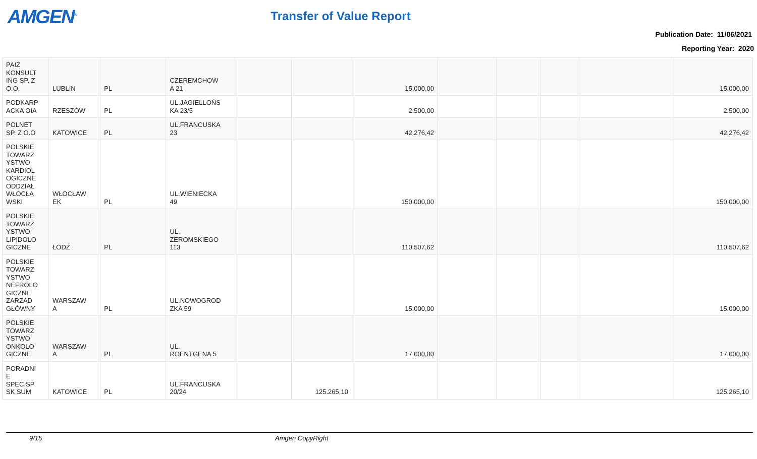AMGEN<sup>®</sup>
Transfer of Value Report
Publication Date: 11/06/2021
Reporting Year: 2020
| PAIZ KONSULT ING SP. Z O.O. | LUBLIN | PL | CZEREMCHOW A 21 | | | 15.000,00 | | | | | 15.000,00 |
| PODKARP ACKA OIA | RZESZÓW | PL | UL.JAGIELLOŃS KA 23/5 | | | 2.500,00 | | | | | 2.500,00 |
| POLNET SP. Z O.O | KATOWICE | PL | UL.FRANCUSKA 23 | | | 42.276,42 | | | | | 42.276,42 |
| POLSKIE TOWARZ YSTWO KARDIOL OGICZNE ODDZIAŁ WŁOCŁA WSKI | WŁOCŁAW EK | PL | UL.WIENIECKA 49 | | | 150.000,00 | | | | | 150.000,00 |
| POLSKIE TOWARZ YSTWO LIPIDOLO GICZNE | ŁÓDŹ | PL | UL. ZEROMSKIEGO 113 | | | 110.507,62 | | | | | 110.507,62 |
| POLSKIE TOWARZ YSTWO NEFROLO GICZNE ZARZĄD GŁÓWNY | WARSZAW A | PL | UL.NOWOGROD ZKA 59 | | | 15.000,00 | | | | | 15.000,00 |
| POLSKIE TOWARZ YSTWO ONKOLO GICZNE | WARSZAW A | PL | UL. ROENTGENA 5 | | | 17.000,00 | | | | | 17.000,00 |
| PORADNI E SPEC.SP SK SUM | KATOWICE | PL | UL.FRANCUSKA 20/24 | | 125.265,10 | | | | | | 125.265,10 |
9/15 Amgen CopyRight